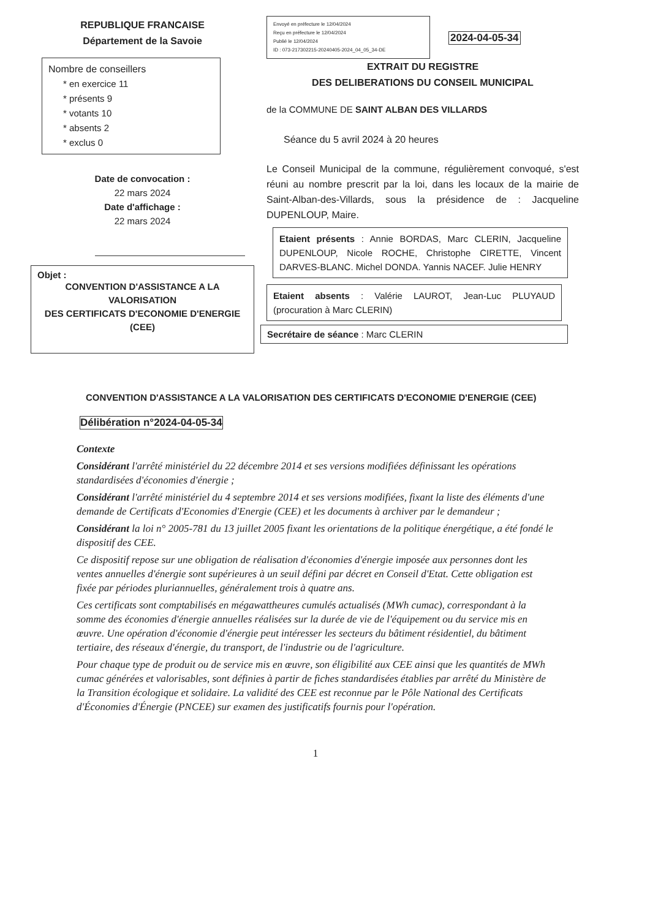REPUBLIQUE FRANCAISE
Département de la Savoie
Nombre de conseillers
* en exercice 11
* présents 9
* votants 10
* absents 2
* exclus 0
Date de convocation :
22 mars 2024
Date d'affichage :
22 mars 2024
Objet :
CONVENTION D'ASSISTANCE A LA VALORISATION
DES CERTIFICATS D'ECONOMIE D'ENERGIE (CEE)
Envoyé en préfecture le 12/04/2024
Reçu en préfecture le 12/04/2024
Publié le 12/04/2024
ID : 073-217302215-20240405-2024_04_05_34-DE
2024-04-05-34
EXTRAIT DU REGISTRE
DES DELIBERATIONS DU CONSEIL MUNICIPAL
de la COMMUNE DE SAINT ALBAN DES VILLARDS
Séance du 5 avril 2024 à 20 heures
Le Conseil Municipal de la commune, régulièrement convoqué, s'est réuni au nombre prescrit par la loi, dans les locaux de la mairie de Saint-Alban-des-Villards, sous la présidence de : Jacqueline DUPENLOUP, Maire.
Etaient présents : Annie BORDAS, Marc CLERIN, Jacqueline DUPENLOUP, Nicole ROCHE, Christophe CIRETTE, Vincent DARVES-BLANC. Michel DONDA. Yannis NACEF. Julie HENRY
Etaient absents : Valérie LAUROT, Jean-Luc PLUYAUD (procuration à Marc CLERIN)
Secrétaire de séance : Marc CLERIN
CONVENTION D'ASSISTANCE A LA VALORISATION DES CERTIFICATS D'ECONOMIE D'ENERGIE (CEE)
Délibération n°2024-04-05-34
Contexte
Considérant l'arrêté ministériel du 22 décembre 2014 et ses versions modifiées définissant les opérations standardisées d'économies d'énergie ;
Considérant l'arrêté ministériel du 4 septembre 2014 et ses versions modifiées, fixant la liste des éléments d'une demande de Certificats d'Economies d'Energie (CEE) et les documents à archiver par le demandeur ;
Considérant la loi n° 2005-781 du 13 juillet 2005 fixant les orientations de la politique énergétique, a été fondé le dispositif des CEE.
Ce dispositif repose sur une obligation de réalisation d'économies d'énergie imposée aux personnes dont les ventes annuelles d'énergie sont supérieures à un seuil défini par décret en Conseil d'Etat. Cette obligation est fixée par périodes pluriannuelles, généralement trois à quatre ans.
Ces certificats sont comptabilisés en mégawattheures cumulés actualisés (MWh cumac), correspondant à la somme des économies d'énergie annuelles réalisées sur la durée de vie de l'équipement ou du service mis en œuvre. Une opération d'économie d'énergie peut intéresser les secteurs du bâtiment résidentiel, du bâtiment tertiaire, des réseaux d'énergie, du transport, de l'industrie ou de l'agriculture.
Pour chaque type de produit ou de service mis en œuvre, son éligibilité aux CEE ainsi que les quantités de MWh cumac générées et valorisables, sont définies à partir de fiches standardisées établies par arrêté du Ministère de la Transition écologique et solidaire. La validité des CEE est reconnue par le Pôle National des Certificats d'Économies d'Énergie (PNCEE) sur examen des justificatifs fournis pour l'opération.
1